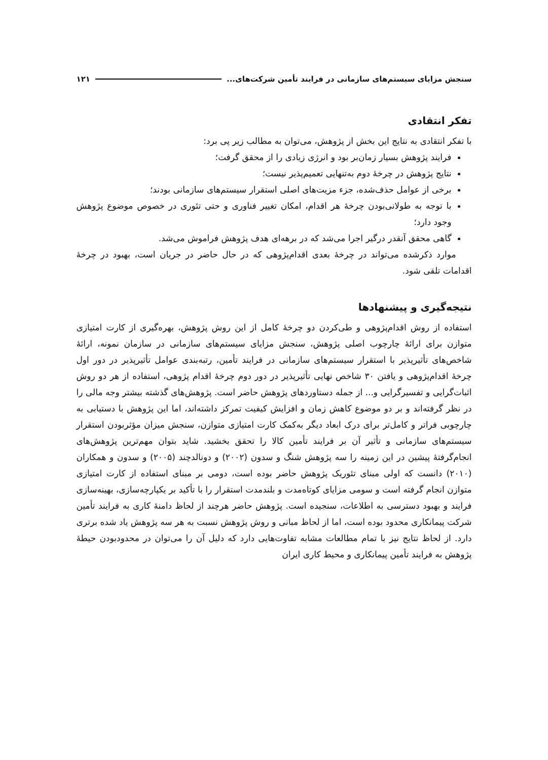سنجش مزایای سیستم‌های سازمانی در فرایند تأمین شرکت‌های... ۱۲۱
تفکر انتقادی
با تفکر انتقادی به نتایج این بخش از پژوهش، می‌توان به مطالب زیر پی برد:
فرایند پژوهش بسیار زمان‌بر بود و انرژی زیادی را از محقق گرفت؛
نتایج پژوهش در چرخهٔ دوم به‌تنهایی تعمیم‌پذیر نیست؛
برخی از عوامل حذف‌شده، جزء مزیت‌های اصلی استقرار سیستم‌های سازمانی بودند؛
با توجه به طولانی‌بودن چرخهٔ هر اقدام، امکان تغییر فناوری و حتی تئوری در خصوص موضوع پژوهش وجود دارد؛
گاهی محقق آنقدر درگیر اجرا می‌شد که در برهه‌ای هدف پژوهش فراموش می‌شد.
موارد ذکرشده می‌تواند در چرخهٔ بعدی اقدام‌پژوهی که در حال حاضر در جریان است، بهبود در چرخهٔ اقدامات تلقی شود.
نتیجه‌گیری و پیشنهادها
استفاده از روش اقدام‌پژوهی و طی‌کردن دو چرخهٔ کامل از این روش پژوهش، بهره‌گیری از کارت امتیازی متوازن برای ارائهٔ چارچوب اصلی پژوهش، سنجش مزایای سیستم‌های سازمانی در سازمان نمونه، ارائهٔ شاخص‌های تأثیرپذیر با استقرار سیستم‌های سازمانی در فرایند تأمین، رتبه‌بندی عوامل تأثیرپذیر در دور اول چرخهٔ اقدام‌پژوهی و یافتن ۳۰ شاخص نهایی تأثیرپذیر در دور دوم چرخهٔ اقدام پژوهی، استفاده از هر دو روش اثبات‌گرایی و تفسیرگرایی و... از جمله دستاوردهای پژوهش حاضر است. پژوهش‌های گذشته بیشتر وجه مالی را در نظر گرفته‌اند و بر دو موضوع کاهش زمان و افزایش کیفیت تمرکز داشته‌اند، اما این پژوهش با دستیابی به چارچوبی فراتر و کامل‌تر برای درک ابعاد دیگر به‌کمک کارت امتیازی متوازن، سنجش میزان مؤثربودن استقرار سیستم‌های سازمانی و تأثیر آن بر فرایند تأمین کالا را تحقق بخشید. شاید بتوان مهم‌ترین پژوهش‌های انجام‌گرفتهٔ پیشین در این زمینه را سه پژوهش شنگ و سدون (۲۰۰۲) و دونالدچند (۲۰۰۵) و سدون و همکاران (۲۰۱۰) دانست که اولی مبنای تئوریک پژوهش حاضر بوده است، دومی بر مبنای استفاده از کارت امتیازی متوازن انجام گرفته است و سومی مزایای کوتاه‌مدت و بلندمدت استقرار را با تأکید بر یکپارچه‌سازی، بهینه‌سازی فرایند و بهبود دسترسی به اطلاعات، سنجیده است. پژوهش حاضر هرچند از لحاظ دامنهٔ کاری به فرایند تأمین شرکت پیمانکاری محدود بوده است، اما از لحاظ مبانی و روش پژوهش نسبت به هر سه پژوهش یاد شده برتری دارد. از لحاظ نتایج نیز با تمام مطالعات مشابه تفاوت‌هایی دارد که دلیل آن را می‌توان در محدودبودن حیطهٔ پژوهش به فرایند تأمین پیمانکاری و محیط کاری ایران